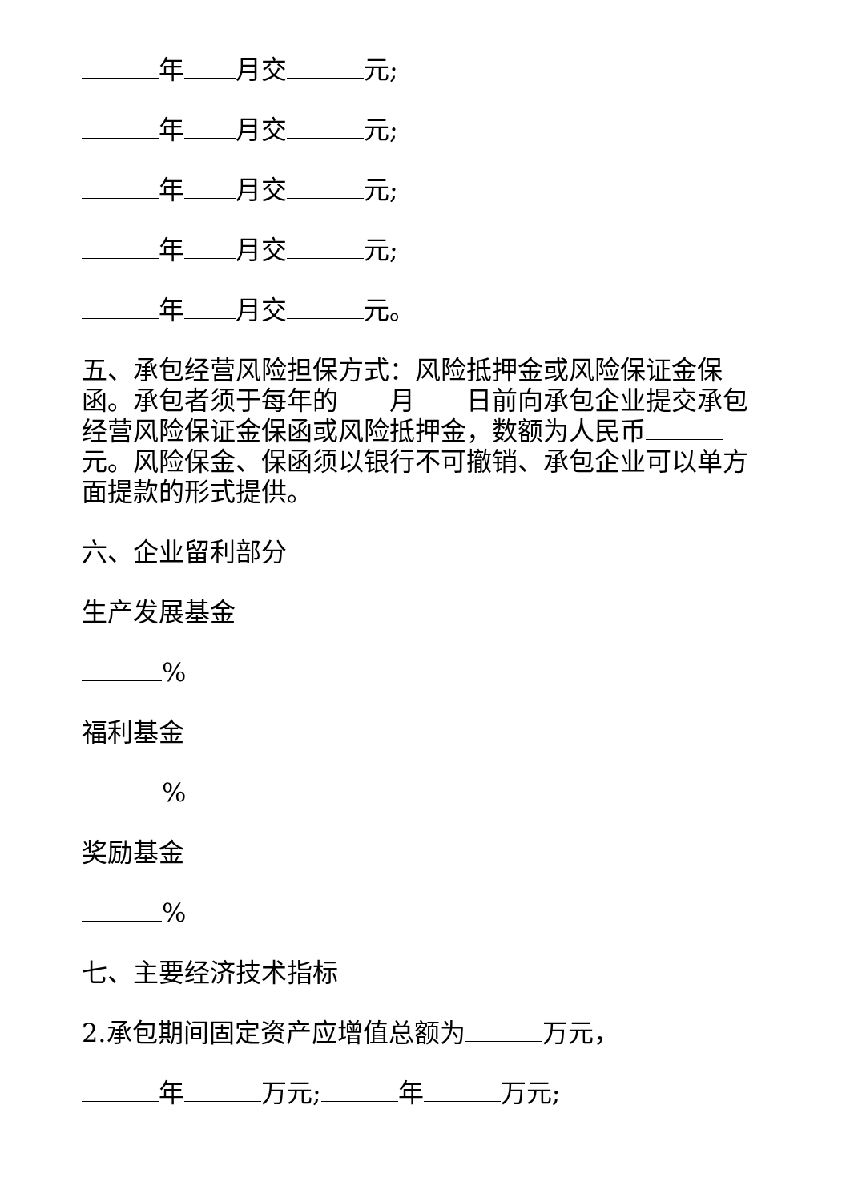年 月交 元;
年 月交 元;
年 月交 元;
年 月交 元;
年 月交 元。
五、承包经营风险担保方式：风险抵押金或风险保证金保函。承包者须于每年的 月 日前向承包企业提交承包经营风险保证金保函或风险抵押金，数额为人民币 元。风险保金、保函须以银行不可撤销、承包企业可以单方面提款的形式提供。
六、企业留利部分
生产发展基金
%
福利基金
%
奖励基金
%
七、主要经济技术指标
2.承包期间固定资产应增值总额为 万元，
年 万元; 年 万元;